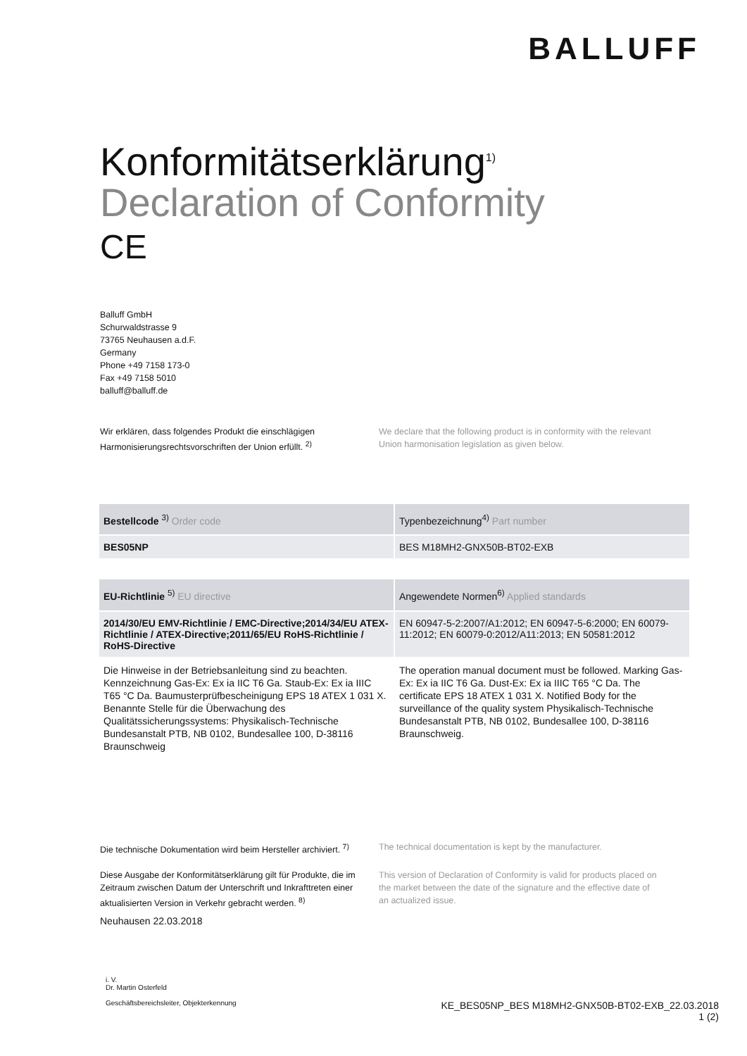BALLUFF
Konformitätserklärung<sup>1)</sup>
Declaration of Conformity
CE
Balluff GmbH
Schurwaldstrasse 9
73765 Neuhausen a.d.F.
Germany
Phone +49 7158 173-0
Fax +49 7158 5010
balluff@balluff.de
Wir erklären, dass folgendes Produkt die einschlägigen Harmonisierungsrechtsvorschriften der Union erfüllt. <sup>2)</sup>
We declare that the following product is in conformity with the relevant Union harmonisation legislation as given below.
| Bestellcode <sup>3)</sup> Order code | Typenbezeichnung<sup>4)</sup> Part number |
| --- | --- |
| BES05NP | BES M18MH2-GNX50B-BT02-EXB |
| EU-Richtlinie <sup>5)</sup> EU directive | Angewendete Normen<sup>6)</sup> Applied standards |
| --- | --- |
| 2014/30/EU EMV-Richtlinie / EMC-Directive;2014/34/EU ATEX-Richtlinie / ATEX-Directive;2011/65/EU RoHS-Richtlinie / RoHS-Directive | EN 60947-5-2:2007/A1:2012; EN 60947-5-6:2000; EN 60079-11:2012; EN 60079-0:2012/A11:2013; EN 50581:2012 |
| Die Hinweise in der Betriebsanleitung sind zu beachten. Kennzeichnung Gas-Ex: Ex ia IIC T6 Ga. Staub-Ex: Ex ia IIIC T65 °C Da. Baumusterprüfbescheinigung EPS 18 ATEX 1 031 X. Benannte Stelle für die Überwachung des Qualitätssicherungssystems: Physikalisch-Technische Bundesanstalt PTB, NB 0102, Bundesallee 100, D-38116 Braunschweig | The operation manual document must be followed. Marking Gas-Ex: Ex ia IIC T6 Ga. Dust-Ex: Ex ia IIIC T65 °C Da. The certificate EPS 18 ATEX 1 031 X. Notified Body for the surveillance of the quality system Physikalisch-Technische Bundesanstalt PTB, NB 0102, Bundesallee 100, D-38116 Braunschweig. |
Die technische Dokumentation wird beim Hersteller archiviert. <sup>7)</sup>
The technical documentation is kept by the manufacturer.
Diese Ausgabe der Konformitätserklärung gilt für Produkte, die im Zeitraum zwischen Datum der Unterschrift und Inkrafttreten einer aktualisierten Version in Verkehr gebracht werden. <sup>8)</sup>
This version of Declaration of Conformity is valid for products placed on the market between the date of the signature and the effective date of an actualized issue.
Neuhausen 22.03.2018
i. V.
Dr. Martin Osterfeld
Geschäftsbereichsleiter, Objekterkennung
KE_BES05NP_BES M18MH2-GNX50B-BT02-EXB_22.03.2018
1 (2)